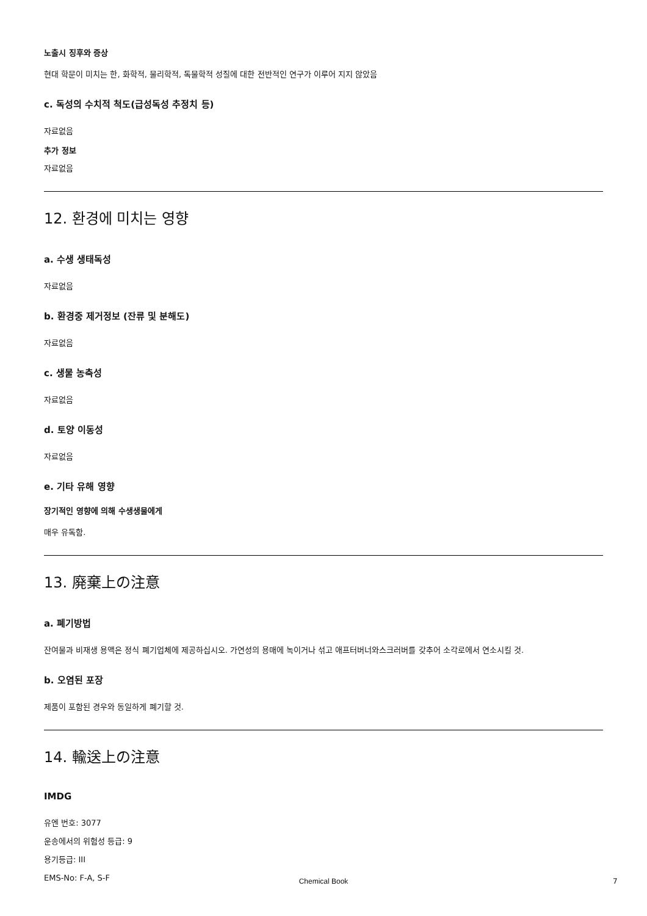노출시 징후와 증상
현대 학문이 미치는 한, 화학적, 물리학적, 독물학적 성질에 대한 전반적인 연구가 이루어 지지 않았음
c. 독성의 수치적 척도(급성독성 추정치 등)
자료없음
추가 정보
자료없음
12. 환경에 미치는 영향
a. 수생 생태독성
자료없음
b. 환경중 제거정보 (잔류 및 분해도)
자료없음
c. 생물 농축성
자료없음
d. 토양 이동성
자료없음
e. 기타 유해 영향
장기적인 영향에 의해 수생생물에게
매우 유독함.
13. 廃棄上の注意
a. 폐기방법
잔여물과 비재생 용액은 정식 폐기업체에 제공하십시오. 가연성의 용매에 녹이거나 섞고 애프터버너와스크러버를 갖추어 소각로에서 연소시킬 것.
b. 오염된 포장
제품이 포함된 경우와 동일하게 폐기할 것.
14. 輸送上の注意
IMDG
유엔 번호: 3077
운송에서의 위험성 등급: 9
용기등급: III
EMS-No: F-A, S-F
Chemical Book 7